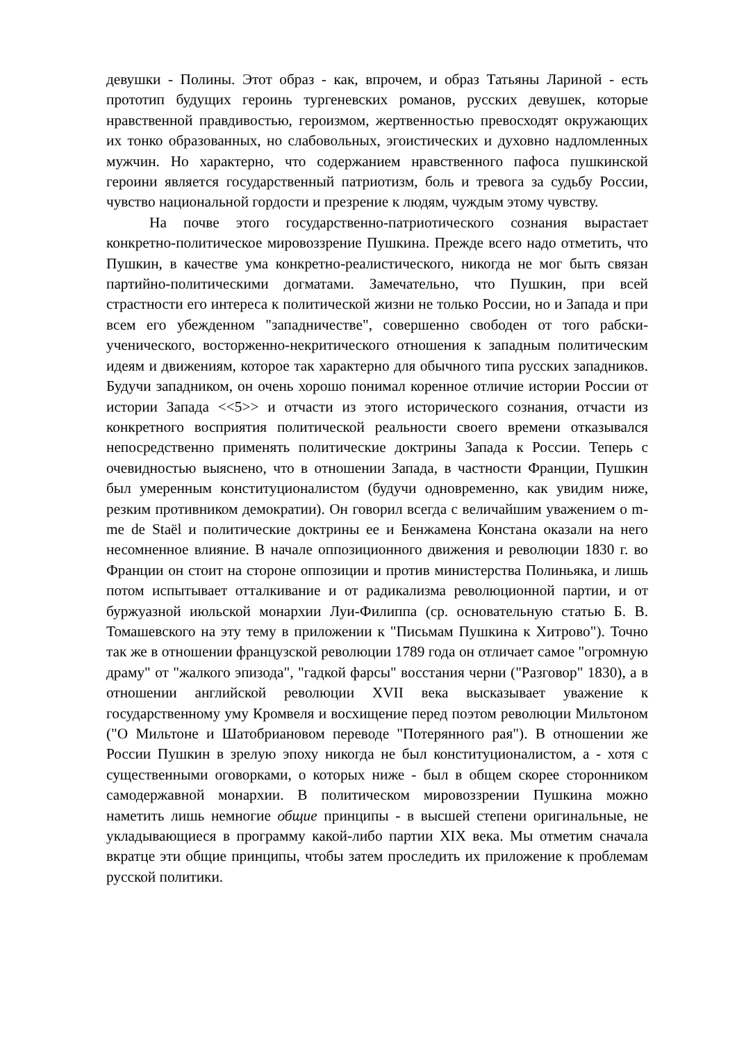девушки - Полины. Этот образ - как, впрочем, и образ Татьяны Лариной - есть прототип будущих героинь тургеневских романов, русских девушек, которые нравственной правдивостью, героизмом, жертвенностью превосходят окружающих их тонко образованных, но слабовольных, эгоистических и духовно надломленных мужчин. Но характерно, что содержанием нравственного пафоса пушкинской героини является государственный патриотизм, боль и тревога за судьбу России, чувство национальной гордости и презрение к людям, чуждым этому чувству.
На почве этого государственно-патриотического сознания вырастает конкретно-политическое мировоззрение Пушкина. Прежде всего надо отметить, что Пушкин, в качестве ума конкретно-реалистического, никогда не мог быть связан партийно-политическими догматами. Замечательно, что Пушкин, при всей страстности его интереса к политической жизни не только России, но и Запада и при всем его убежденном "западничестве", совершенно свободен от того рабски-ученического, восторженно-некритического отношения к западным политическим идеям и движениям, которое так характерно для обычного типа русских западников. Будучи западником, он очень хорошо понимал коренное отличие истории России от истории Запада <<5>> и отчасти из этого исторического сознания, отчасти из конкретного восприятия политической реальности своего времени отказывался непосредственно применять политические доктрины Запада к России. Теперь с очевидностью выяснено, что в отношении Запада, в частности Франции, Пушкин был умеренным конституционалистом (будучи одновременно, как увидим ниже, резким противником демократии). Он говорил всегда с величайшим уважением о m-me de Staël и политические доктрины ее и Бенжамена Констана оказали на него несомненное влияние. В начале оппозиционного движения и революции 1830 г. во Франции он стоит на стороне оппозиции и против министерства Полиньяка, и лишь потом испытывает отталкивание и от радикализма революционной партии, и от буржуазной июльской монархии Луи-Филиппа (ср. основательную статью Б. В. Томашевского на эту тему в приложении к "Письмам Пушкина к Хитрово"). Точно так же в отношении французской революции 1789 года он отличает самое "огромную драму" от "жалкого эпизода", "гадкой фарсы" восстания черни ("Разговор" 1830), а в отношении английской революции XVII века высказывает уважение к государственному уму Кромвеля и восхищение перед поэтом революции Мильтоном ("О Мильтоне и Шатобриановом переводе "Потерянного рая"). В отношении же России Пушкин в зрелую эпоху никогда не был конституционалистом, а - хотя с существенными оговорками, о которых ниже - был в общем скорее сторонником самодержавной монархии. В политическом мировоззрении Пушкина можно наметить лишь немногие общие принципы - в высшей степени оригинальные, не укладывающиеся в программу какой-либо партии XIX века. Мы отметим сначала вкратце эти общие принципы, чтобы затем проследить их приложение к проблемам русской политики.